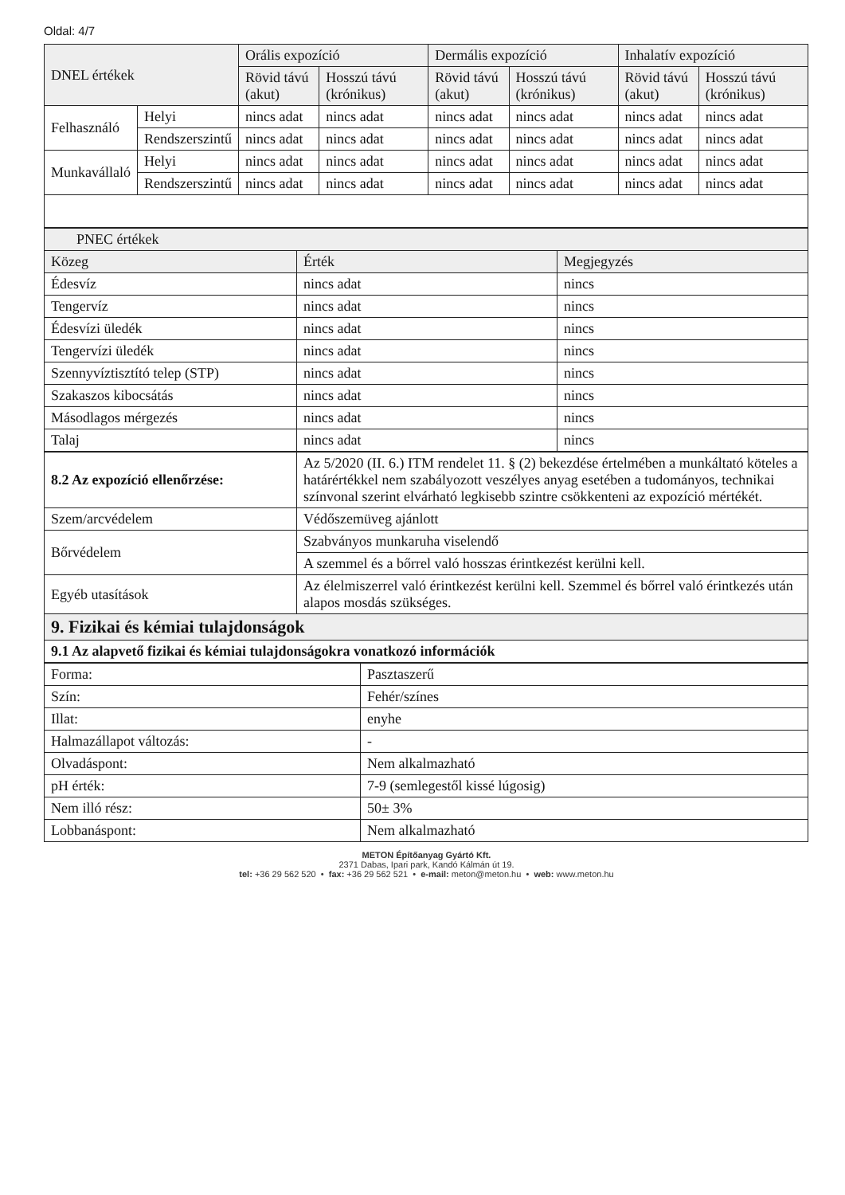Oldal: 4/7
| DNEL értékek | | Orális expozíció | | Dermális expozíció | | Inhalatív expozíció | |
| --- | --- | --- | --- | --- | --- | --- | --- |
| | | Rövid távú (akut) | Hosszú távú (krónikus) | Rövid távú (akut) | Hosszú távú (krónikus) | Rövid távú (akut) | Hosszú távú (krónikus) |
| Felhasználó | Helyi | nincs adat | nincs adat | nincs adat | nincs adat | nincs adat | nincs adat |
| | Rendszerszintű | nincs adat | nincs adat | nincs adat | nincs adat | nincs adat | nincs adat |
| Munkavállaló | Helyi | nincs adat | nincs adat | nincs adat | nincs adat | nincs adat | nincs adat |
| | Rendszerszintű | nincs adat | nincs adat | nincs adat | nincs adat | nincs adat | nincs adat |
| PNEC értékek | | |
| --- | --- | --- |
| Közeg | Érték | Megjegyzés |
| Édesvíz | nincs adat | nincs |
| Tengervíz | nincs adat | nincs |
| Édesvízi üledék | nincs adat | nincs |
| Tengervízi üledék | nincs adat | nincs |
| Szennyvíztisztító telep (STP) | nincs adat | nincs |
| Szakaszos kibocsátás | nincs adat | nincs |
| Másodlagos mérgezés | nincs adat | nincs |
| Talaj | nincs adat | nincs |
| 8.2 Az expozíció ellenőrzése: | Az 5/2020 (II. 6.) ITM rendelet 11. § (2) bekezdése értelmében a munkáltató köteles a határértékkel nem szabályozott veszélyes anyag esetében a tudományos, technikai színvonal szerint elvárható legkisebb szintre csökkenteni az expozíció mértékét. |
| Szem/arcvédelem | Védőszemüveg ajánlott |
| Bőrvédelem | Szabványos munkaruha viselendő |
| | A szemmel és a bőrrel való hosszas érintkezést kerülni kell. |
| Egyéb utasítások | Az élelmiszerrel való érintkezést kerülni kell. Szemmel és bőrrel való érintkezés után alapos mosdás szükséges. |
| 9. Fizikai és kémiai tulajdonságok | |
| 9.1 Az alapvető fizikai és kémiai tulajdonságokra vonatkozó információk | |
| Forma: | Pasztaszerű |
| Szín: | Fehér/színes |
| Illat: | enyhe |
| Halmazállapot változás: | - |
| Olvadáspont: | Nem alkalmazható |
| pH érték: | 7-9 (semlegestől kissé lúgosig) |
| Nem illó rész: | 50± 3% |
| Lobbanáspont: | Nem alkalmazható |
METON Építőanyag Gyártó Kft.
2371 Dabas, Ipari park, Kandó Kálmán út 19.
tel: +36 29 562 520 • fax: +36 29 562 521 • e-mail: meton@meton.hu • web: www.meton.hu